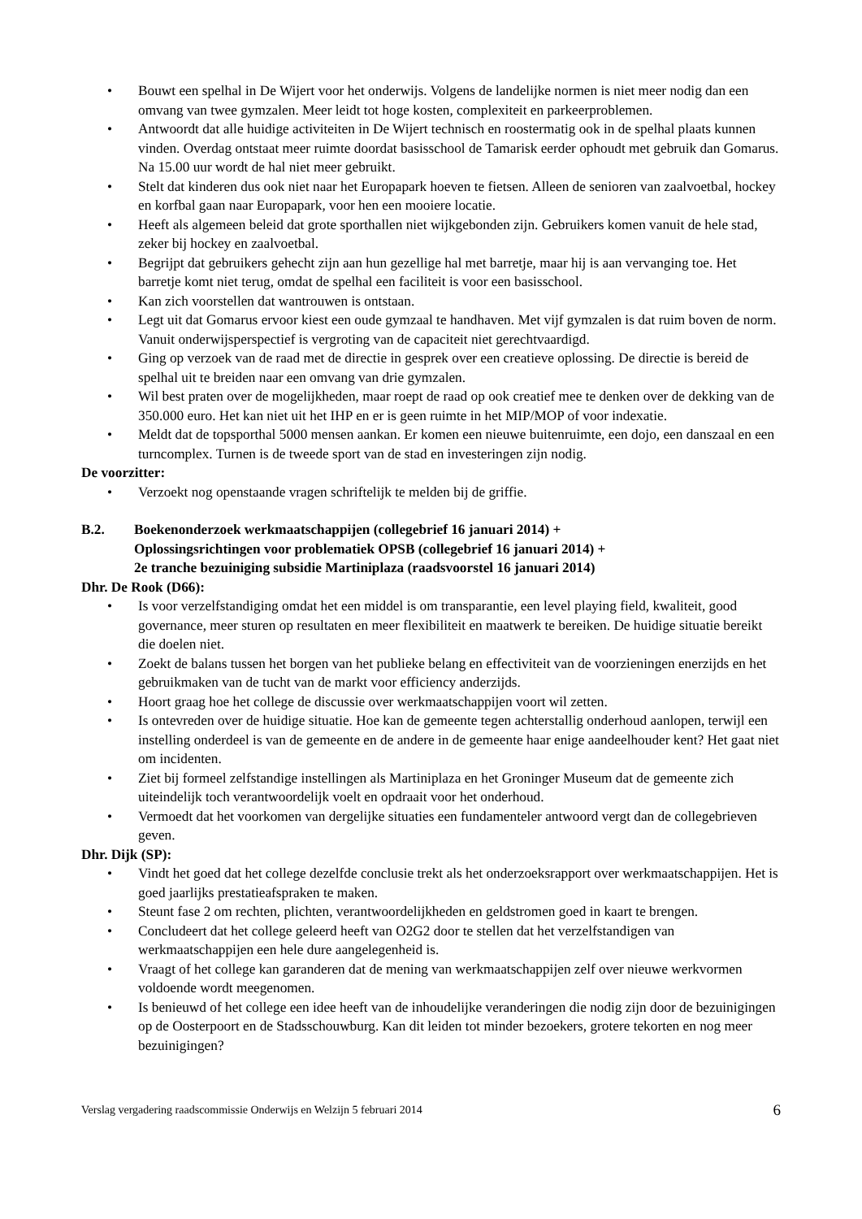• Bouwt een spelhal in De Wijert voor het onderwijs. Volgens de landelijke normen is niet meer nodig dan een omvang van twee gymzalen. Meer leidt tot hoge kosten, complexiteit en parkeerproblemen.
• Antwoordt dat alle huidige activiteiten in De Wijert technisch en roostermatig ook in de spelhal plaats kunnen vinden. Overdag ontstaat meer ruimte doordat basisschool de Tamarisk eerder ophoudt met gebruik dan Gomarus. Na 15.00 uur wordt de hal niet meer gebruikt.
• Stelt dat kinderen dus ook niet naar het Europapark hoeven te fietsen. Alleen de senioren van zaalvoetbal, hockey en korfbal gaan naar Europapark, voor hen een mooiere locatie.
• Heeft als algemeen beleid dat grote sporthallen niet wijkgebonden zijn. Gebruikers komen vanuit de hele stad, zeker bij hockey en zaalvoetbal.
• Begrijpt dat gebruikers gehecht zijn aan hun gezellige hal met barretje, maar hij is aan vervanging toe. Het barretje komt niet terug, omdat de spelhal een faciliteit is voor een basisschool.
• Kan zich voorstellen dat wantrouwen is ontstaan.
• Legt uit dat Gomarus ervoor kiest een oude gymzaal te handhaven. Met vijf gymzalen is dat ruim boven de norm. Vanuit onderwijsperspectief is vergroting van de capaciteit niet gerechtvaardigd.
• Ging op verzoek van de raad met de directie in gesprek over een creatieve oplossing. De directie is bereid de spelhal uit te breiden naar een omvang van drie gymzalen.
• Wil best praten over de mogelijkheden, maar roept de raad op ook creatief mee te denken over de dekking van de 350.000 euro. Het kan niet uit het IHP en er is geen ruimte in het MIP/MOP of voor indexatie.
• Meldt dat de topsporthal 5000 mensen aankan. Er komen een nieuwe buitenruimte, een dojo, een danszaal en een turncomplex. Turnen is de tweede sport van de stad en investeringen zijn nodig.
De voorzitter:
• Verzoekt nog openstaande vragen schriftelijk te melden bij de griffie.
B.2. Boekenonderzoek werkmaatschappijen (collegebrief 16 januari 2014) +
Oplossingsrichtingen voor problematiek OPSB (collegebrief 16 januari 2014) +
2e tranche bezuiniging subsidie Martiniplaza (raadsvoorstel 16 januari 2014)
Dhr. De Rook (D66):
• Is voor verzelfstandiging omdat het een middel is om transparantie, een level playing field, kwaliteit, good governance, meer sturen op resultaten en meer flexibiliteit en maatwerk te bereiken. De huidige situatie bereikt die doelen niet.
• Zoekt de balans tussen het borgen van het publieke belang en effectiviteit van de voorzieningen enerzijds en het gebruikmaken van de tucht van de markt voor efficiency anderzijds.
• Hoort graag hoe het college de discussie over werkmaatschappijen voort wil zetten.
• Is ontevreden over de huidige situatie. Hoe kan de gemeente tegen achterstallig onderhoud aanlopen, terwijl een instelling onderdeel is van de gemeente en de andere in de gemeente haar enige aandeelhouder kent? Het gaat niet om incidenten.
• Ziet bij formeel zelfstandige instellingen als Martiniplaza en het Groninger Museum dat de gemeente zich uiteindelijk toch verantwoordelijk voelt en opdraait voor het onderhoud.
• Vermoedt dat het voorkomen van dergelijke situaties een fundamenteler antwoord vergt dan de collegebrieven geven.
Dhr. Dijk (SP):
• Vindt het goed dat het college dezelfde conclusie trekt als het onderzoeksrapport over werkmaatschappijen. Het is goed jaarlijks prestatieafspraken te maken.
• Steunt fase 2 om rechten, plichten, verantwoordelijkheden en geldstromen goed in kaart te brengen.
• Concludeert dat het college geleerd heeft van O2G2 door te stellen dat het verzelfstandigen van werkmaatschappijen een hele dure aangelegenheid is.
• Vraagt of het college kan garanderen dat de mening van werkmaatschappijen zelf over nieuwe werkvormen voldoende wordt meegenomen.
• Is benieuwd of het college een idee heeft van de inhoudelijke veranderingen die nodig zijn door de bezuinigingen op de Oosterpoort en de Stadsschouwburg. Kan dit leiden tot minder bezoekers, grotere tekorten en nog meer bezuinigingen?
Verslag vergadering raadscommissie Onderwijs en Welzijn 5 februari 2014 6